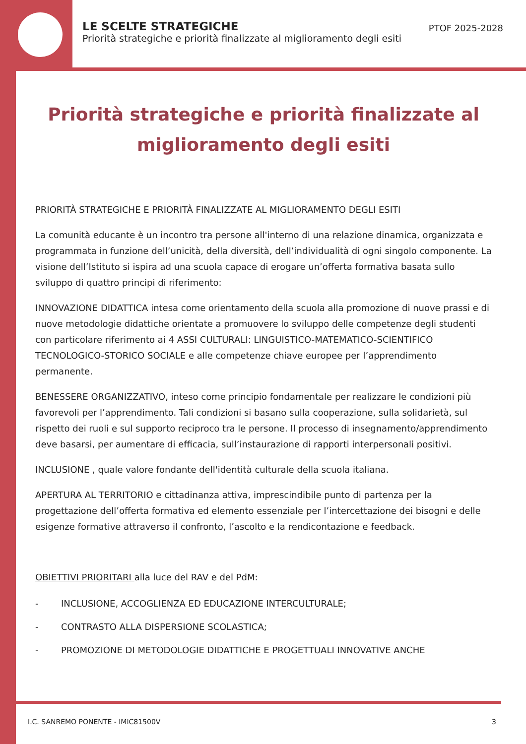LE SCELTE STRATEGICHE
Priorità strategiche e priorità finalizzate al miglioramento degli esiti
PTOF 2025-2028
Priorità strategiche e priorità finalizzate al miglioramento degli esiti
PRIORITÀ STRATEGICHE E PRIORITÀ FINALIZZATE AL MIGLIORAMENTO DEGLI ESITI
La comunità educante è un incontro tra persone all'interno di una relazione dinamica, organizzata e programmata in funzione dell’unicità, della diversità, dell’individualità di ogni singolo componente. La visione dell’Istituto si ispira ad una scuola capace di erogare un’offerta formativa basata sullo sviluppo di quattro principi di riferimento:
INNOVAZIONE DIDATTICA intesa come orientamento della scuola alla promozione di nuove prassi e di nuove metodologie didattiche orientate a promuovere lo sviluppo delle competenze degli studenti con particolare riferimento ai 4 ASSI CULTURALI: LINGUISTICO-MATEMATICO-SCIENTIFICO TECNOLOGICO-STORICO SOCIALE e alle competenze chiave europee per l’apprendimento permanente.
BENESSERE ORGANIZZATIVO, inteso come principio fondamentale per realizzare le condizioni più favorevoli per l’apprendimento. Tali condizioni si basano sulla cooperazione, sulla solidarietà, sul rispetto dei ruoli e sul supporto reciproco tra le persone. Il processo di insegnamento/apprendimento deve basarsi, per aumentare di efficacia, sull’instaurazione di rapporti interpersonali positivi.
INCLUSIONE , quale valore fondante dell'identità culturale della scuola italiana.
APERTURA AL TERRITORIO e cittadinanza attiva, imprescindibile punto di partenza per la progettazione dell’offerta formativa ed elemento essenziale per l’intercettazione dei bisogni e delle esigenze formative attraverso il confronto, l’ascolto e la rendicontazione e feedback.
OBIETTIVI PRIORITARI alla luce del RAV e del PdM:
- INCLUSIONE, ACCOGLIENZA ED EDUCAZIONE INTERCULTURALE;
- CONTRASTO ALLA DISPERSIONE SCOLASTICA;
- PROMOZIONE DI METODOLOGIE DIDATTICHE E PROGETTUALI INNOVATIVE ANCHE
I.C. SANREMO PONENTE - IMIC81500V 3